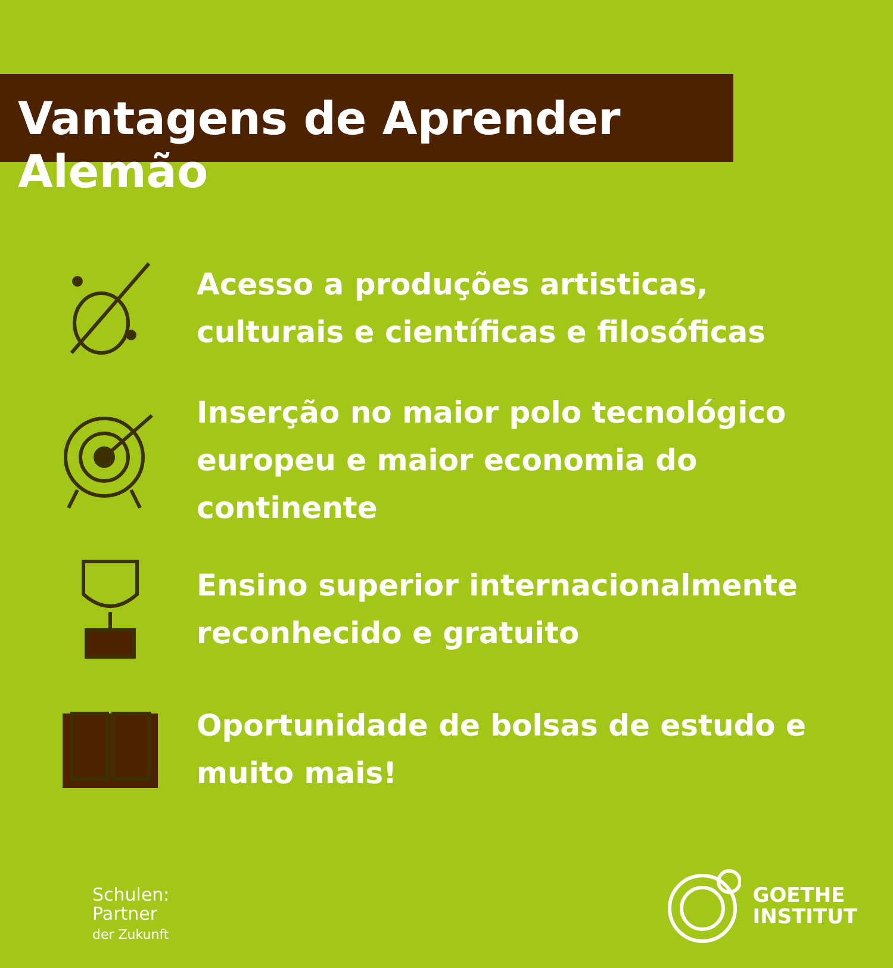Vantagens de Aprender Alemão
Acesso a produções artisticas, culturais e científicas e filosóficas
Inserção no maior polo tecnológico europeu e maior economia do continente
Ensino superior internacionalmente reconhecido e gratuito
Oportunidade de bolsas de estudo e muito mais!
Schulen:
Partner
der Zukunft
GOETHE
INSTITUT